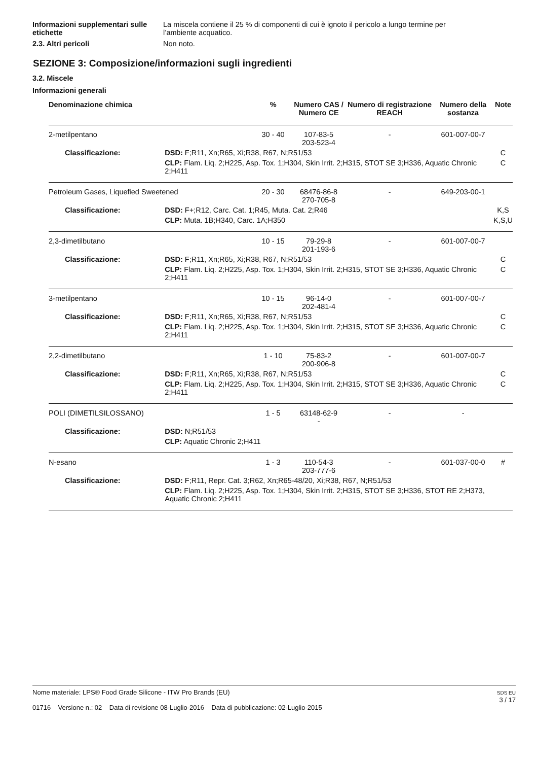Informazioni supplementari sulle etichette
La miscela contiene il 25 % di componenti di cui è ignoto il pericolo a lungo termine per l’ambiente acquatico.
2.3. Altri pericoli Non noto.
SEZIONE 3: Composizione/informazioni sugli ingredienti
3.2. Miscele
Informazioni generali
| Denominazione chimica | | % | Numero CAS / Numero CE | Numero di registrazione REACH | Numero della sostanza | Note |
| --- | --- | --- | --- | --- | --- | --- |
| 2-metilpentano | | 30 - 40 | 107-83-5 203-523-4 | - | 601-007-00-7 | |
| Classificazione: | DSD: F;R11, Xn;R65, Xi;R38, R67, N;R51/53 | | | | | C |
| | CLP: Flam. Liq. 2;H225, Asp. Tox. 1;H304, Skin Irrit. 2;H315, STOT SE 3;H336, Aquatic Chronic 2;H411 | | | | | C |
| Petroleum Gases, Liquefied Sweetened | | 20 - 30 | 68476-86-8 270-705-8 | - | 649-203-00-1 | |
| Classificazione: | DSD: F+;R12, Carc. Cat. 1;R45, Muta. Cat. 2;R46 | | | | | K,S |
| | CLP: Muta. 1B;H340, Carc. 1A;H350 | | | | | K,S,U |
| 2,3-dimetilbutano | | 10 - 15 | 79-29-8 201-193-6 | - | 601-007-00-7 | |
| Classificazione: | DSD: F;R11, Xn;R65, Xi;R38, R67, N;R51/53 | | | | | C |
| | CLP: Flam. Liq. 2;H225, Asp. Tox. 1;H304, Skin Irrit. 2;H315, STOT SE 3;H336, Aquatic Chronic 2;H411 | | | | | C |
| 3-metilpentano | | 10 - 15 | 96-14-0 202-481-4 | - | 601-007-00-7 | |
| Classificazione: | DSD: F;R11, Xn;R65, Xi;R38, R67, N;R51/53 | | | | | C |
| | CLP: Flam. Liq. 2;H225, Asp. Tox. 1;H304, Skin Irrit. 2;H315, STOT SE 3;H336, Aquatic Chronic 2;H411 | | | | | C |
| 2,2-dimetilbutano | | 1 - 10 | 75-83-2 200-906-8 | - | 601-007-00-7 | |
| Classificazione: | DSD: F;R11, Xn;R65, Xi;R38, R67, N;R51/53 | | | | | C |
| | CLP: Flam. Liq. 2;H225, Asp. Tox. 1;H304, Skin Irrit. 2;H315, STOT SE 3;H336, Aquatic Chronic 2;H411 | | | | | C |
| POLI (DIMETILSILOSSANO) | | 1 - 5 | 63148-62-9 - | - | - | |
| Classificazione: | DSD: N;R51/53 | | | | | |
| | CLP: Aquatic Chronic 2;H411 | | | | | |
| N-esano | | 1 - 3 | 110-54-3 203-777-6 | - | 601-037-00-0 | # |
| Classificazione: | DSD: F;R11, Repr. Cat. 3;R62, Xn;R65-48/20, Xi;R38, R67, N;R51/53 | | | | | |
| | CLP: Flam. Liq. 2;H225, Asp. Tox. 1;H304, Skin Irrit. 2;H315, STOT SE 3;H336, STOT RE 2;H373, Aquatic Chronic 2;H411 | | | | | |
Nome materiale: LPS® Food Grade Silicone - ITW Pro Brands (EU)
01716 Versione n.: 02 Data di revisione 08-Luglio-2016 Data di pubblicazione: 02-Luglio-2015
SDS EU
3 / 17